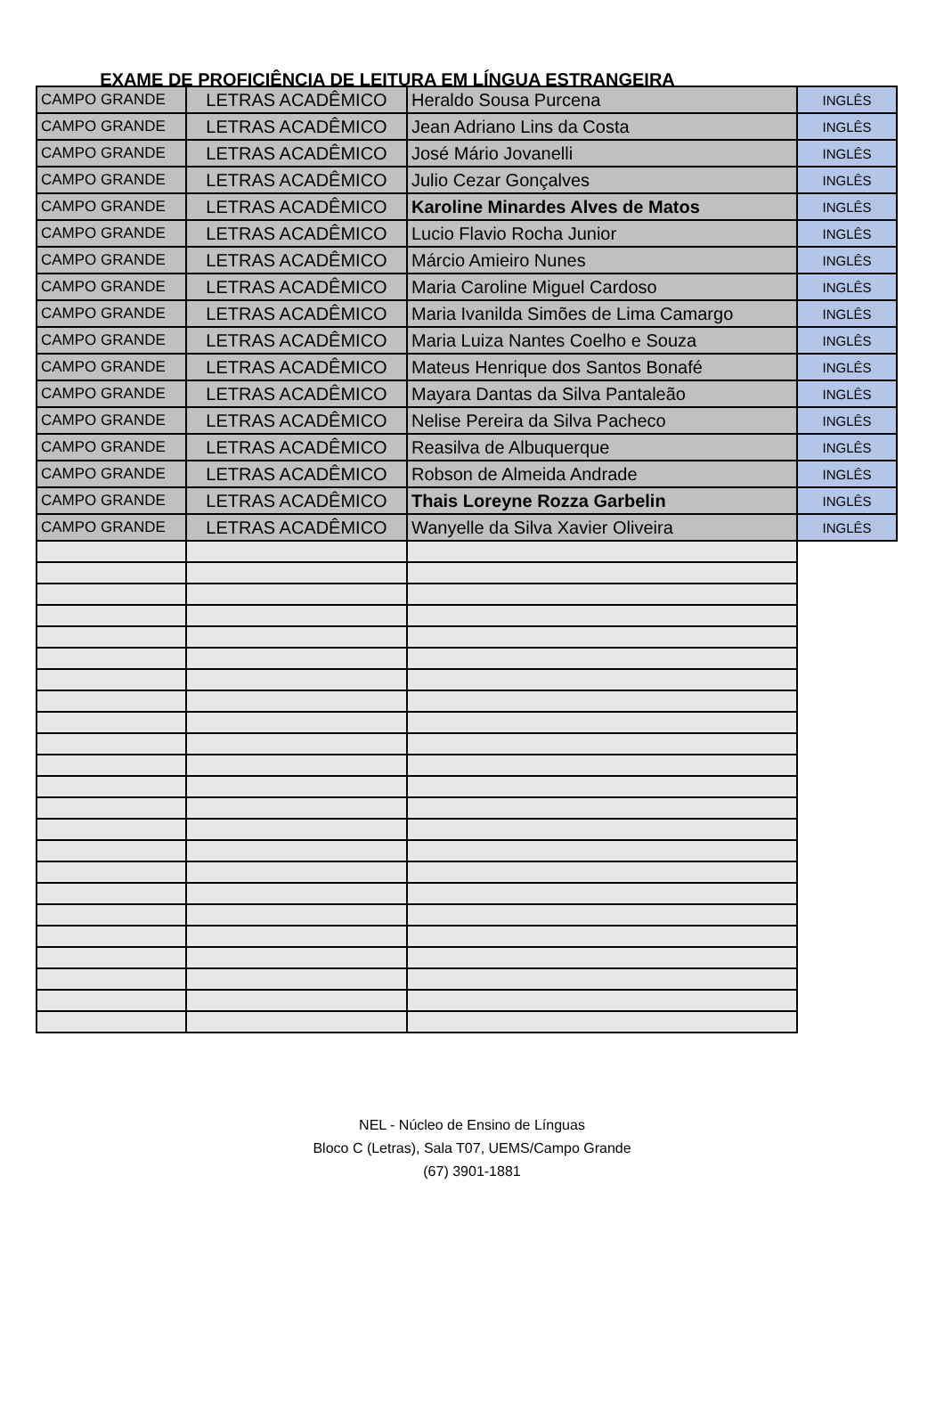EXAME DE PROFICIÊNCIA DE LEITURA EM LÍNGUA ESTRANGEIRA
| CAMPO GRANDE | LETRAS ACADÊMICO | Heraldo Sousa Purcena | INGLÊS |
| CAMPO GRANDE | LETRAS ACADÊMICO | Jean Adriano Lins da Costa | INGLÊS |
| CAMPO GRANDE | LETRAS ACADÊMICO | José Mário Jovanelli | INGLÊS |
| CAMPO GRANDE | LETRAS ACADÊMICO | Julio Cezar Gonçalves | INGLÊS |
| CAMPO GRANDE | LETRAS ACADÊMICO | Karoline Minardes Alves de Matos | INGLÊS |
| CAMPO GRANDE | LETRAS ACADÊMICO | Lucio Flavio Rocha Junior | INGLÊS |
| CAMPO GRANDE | LETRAS ACADÊMICO | Márcio Amieiro Nunes | INGLÊS |
| CAMPO GRANDE | LETRAS ACADÊMICO | Maria Caroline Miguel Cardoso | INGLÊS |
| CAMPO GRANDE | LETRAS ACADÊMICO | Maria Ivanilda Simões de Lima Camargo | INGLÊS |
| CAMPO GRANDE | LETRAS ACADÊMICO | Maria Luiza Nantes Coelho e Souza | INGLÊS |
| CAMPO GRANDE | LETRAS ACADÊMICO | Mateus Henrique dos Santos Bonafé | INGLÊS |
| CAMPO GRANDE | LETRAS ACADÊMICO | Mayara Dantas da Silva Pantaleão | INGLÊS |
| CAMPO GRANDE | LETRAS ACADÊMICO | Nelise Pereira da Silva Pacheco | INGLÊS |
| CAMPO GRANDE | LETRAS ACADÊMICO | Reasilva de Albuquerque | INGLÊS |
| CAMPO GRANDE | LETRAS ACADÊMICO | Robson de Almeida Andrade | INGLÊS |
| CAMPO GRANDE | LETRAS ACADÊMICO | Thais Loreyne Rozza Garbelin | INGLÊS |
| CAMPO GRANDE | LETRAS ACADÊMICO | Wanyelle da Silva Xavier Oliveira | INGLÊS |
NEL - Núcleo de Ensino de Línguas
Bloco C (Letras), Sala T07, UEMS/Campo Grande
(67) 3901-1881